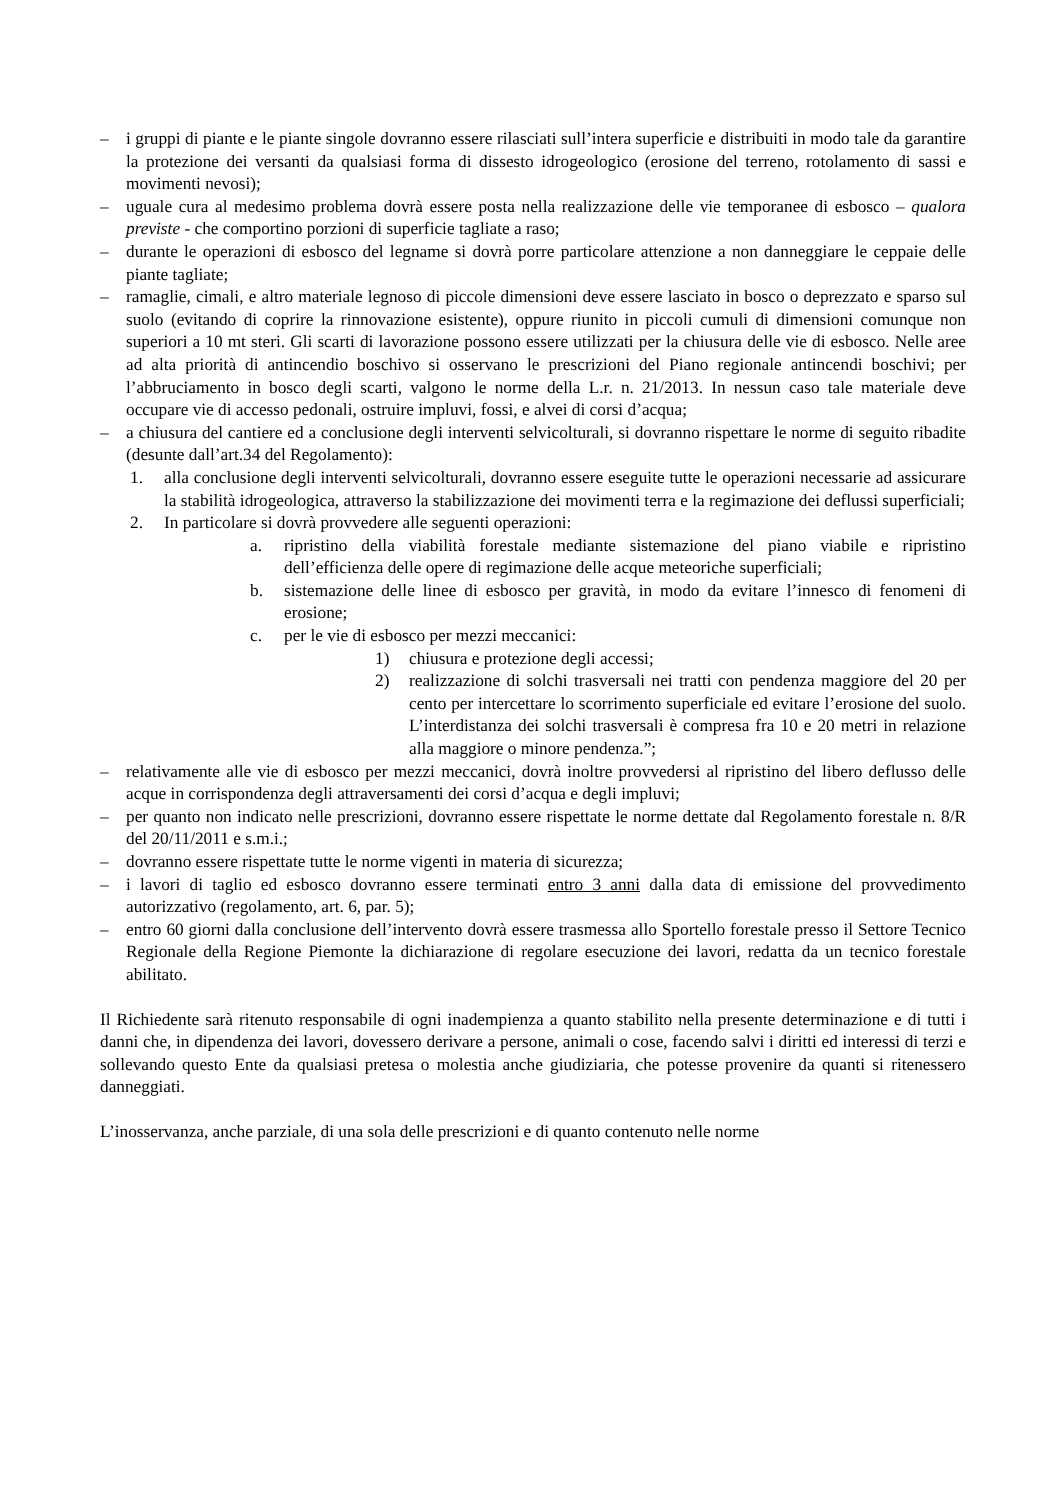– i gruppi di piante e le piante singole dovranno essere rilasciati sull’intera superficie e distribuiti in modo tale da garantire la protezione dei versanti da qualsiasi forma di dissesto idrogeologico (erosione del terreno, rotolamento di sassi e movimenti nevosi);
– uguale cura al medesimo problema dovrà essere posta nella realizzazione delle vie temporanee di esbosco – qualora previste - che comportino porzioni di superficie tagliate a raso;
– durante le operazioni di esbosco del legname si dovrà porre particolare attenzione a non danneggiare le ceppaie delle piante tagliate;
– ramaglie, cimali, e altro materiale legnoso di piccole dimensioni deve essere lasciato in bosco o deprezzato e sparso sul suolo (evitando di coprire la rinnovazione esistente), oppure riunito in piccoli cumuli di dimensioni comunque non superiori a 10 mt steri. Gli scarti di lavorazione possono essere utilizzati per la chiusura delle vie di esbosco. Nelle aree ad alta priorità di antincendio boschivo si osservano le prescrizioni del Piano regionale antincendi boschivi; per l’abbruciamento in bosco degli scarti, valgono le norme della L.r. n. 21/2013. In nessun caso tale materiale deve occupare vie di accesso pedonali, ostruire impluvi, fossi, e alvei di corsi d’acqua;
– a chiusura del cantiere ed a conclusione degli interventi selvicolturali, si dovranno rispettare le norme di seguito ribadite (desunte dall’art.34 del Regolamento):
1. alla conclusione degli interventi selvicolturali, dovranno essere eseguite tutte le operazioni necessarie ad assicurare la stabilità idrogeologica, attraverso la stabilizzazione dei movimenti terra e la regimazione dei deflussi superficiali;
2. In particolare si dovrà provvedere alle seguenti operazioni:
a. ripristino della viabilità forestale mediante sistemazione del piano viabile e ripristino dell’efficienza delle opere di regimazione delle acque meteoriche superficiali;
b. sistemazione delle linee di esbosco per gravità, in modo da evitare l’innesco di fenomeni di erosione;
c. per le vie di esbosco per mezzi meccanici:
1) chiusura e protezione degli accessi;
2) realizzazione di solchi trasversali nei tratti con pendenza maggiore del 20 per cento per intercettare lo scorrimento superficiale ed evitare l’erosione del suolo. L’interdistanza dei solchi trasversali è compresa fra 10 e 20 metri in relazione alla maggiore o minore pendenza.”;
– relativamente alle vie di esbosco per mezzi meccanici, dovrà inoltre provvedersi al ripristino del libero deflusso delle acque in corrispondenza degli attraversamenti dei corsi d’acqua e degli impluvi;
– per quanto non indicato nelle prescrizioni, dovranno essere rispettate le norme dettate dal Regolamento forestale n. 8/R del 20/11/2011 e s.m.i.;
– dovranno essere rispettate tutte le norme vigenti in materia di sicurezza;
– i lavori di taglio ed esbosco dovranno essere terminati entro 3 anni dalla data di emissione del provvedimento autorizzativo (regolamento, art. 6, par. 5);
– entro 60 giorni dalla conclusione dell’intervento dovrà essere trasmessa allo Sportello forestale presso il Settore Tecnico Regionale della Regione Piemonte la dichiarazione di regolare esecuzione dei lavori, redatta da un tecnico forestale abilitato.
Il Richiedente sarà ritenuto responsabile di ogni inadempienza a quanto stabilito nella presente determinazione e di tutti i danni che, in dipendenza dei lavori, dovessero derivare a persone, animali o cose, facendo salvi i diritti ed interessi di terzi e sollevando questo Ente da qualsiasi pretesa o molestia anche giudiziaria, che potesse provenire da quanti si ritenessero danneggiati.
L’inosservanza, anche parziale, di una sola delle prescrizioni e di quanto contenuto nelle norme